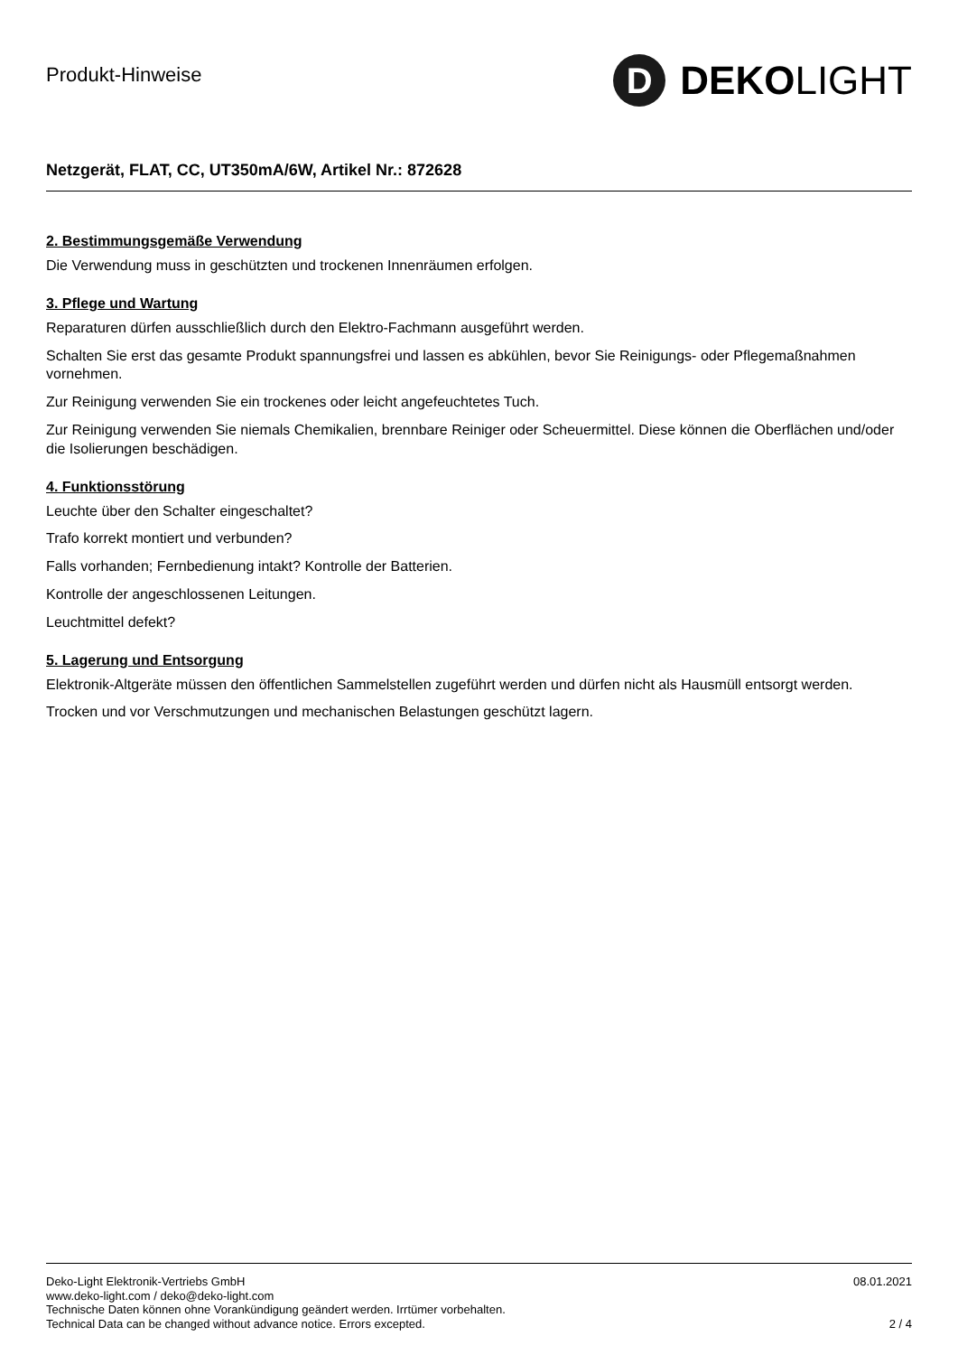Produkt-Hinweise
D DEKO LIGHT
Netzgerät, FLAT, CC, UT350mA/6W, Artikel Nr.: 872628
2. Bestimmungsgemäße Verwendung
Die Verwendung muss in geschützten und trockenen Innenräumen erfolgen.
3. Pflege und Wartung
Reparaturen dürfen ausschließlich durch den Elektro-Fachmann ausgeführt werden.
Schalten Sie erst das gesamte Produkt spannungsfrei und lassen es abkühlen, bevor Sie Reinigungs- oder Pflegemaßnahmen vornehmen.
Zur Reinigung verwenden Sie ein trockenes oder leicht angefeuchtetes Tuch.
Zur Reinigung verwenden Sie niemals Chemikalien, brennbare Reiniger oder Scheuermittel. Diese können die Oberflächen und/oder die Isolierungen beschädigen.
4. Funktionsstörung
Leuchte über den Schalter eingeschaltet?
Trafo korrekt montiert und verbunden?
Falls vorhanden; Fernbedienung intakt? Kontrolle der Batterien.
Kontrolle der angeschlossenen Leitungen.
Leuchtmittel defekt?
5. Lagerung und Entsorgung
Elektronik-Altgeräte müssen den öffentlichen Sammelstellen zugeführt werden und dürfen nicht als Hausmüll entsorgt werden.
Trocken und vor Verschmutzungen und mechanischen Belastungen geschützt lagern.
Deko-Light Elektronik-Vertriebs GmbH
www.deko-light.com / deko@deko-light.com
Technische Daten können ohne Vorankündigung geändert werden. Irrtümer vorbehalten.
Technical Data can be changed without advance notice. Errors excepted.
08.01.2021
2 / 4